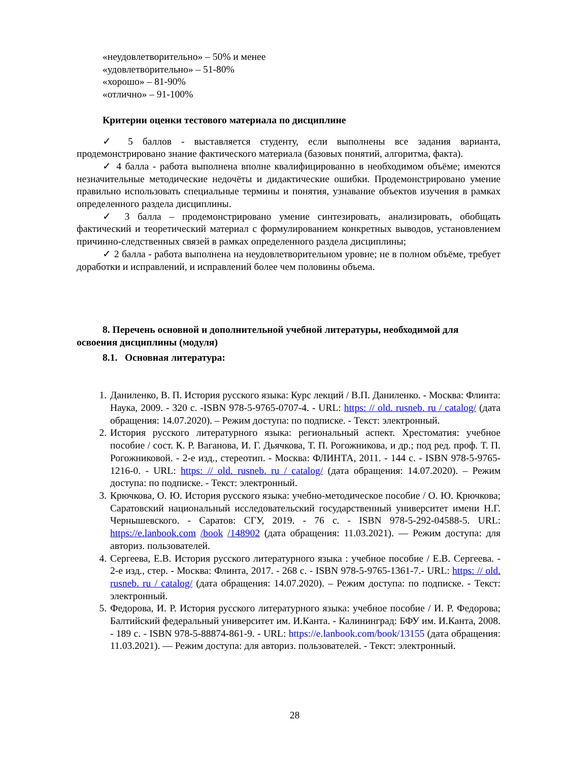«неудовлетворительно» – 50% и менее
«удовлетворительно» – 51-80%
«хорошо» – 81-90%
«отлично» – 91-100%
Критерии оценки тестового материала по дисциплине
✓ 5 баллов - выставляется студенту, если выполнены все задания варианта, продемонстрировано знание фактического материала (базовых понятий, алгоритма, факта).
✓ 4 балла - работа выполнена вполне квалифицированно в необходимом объёме; имеются незначительные методические недочёты и дидактические ошибки. Продемонстрировано умение правильно использовать специальные термины и понятия, узнавание объектов изучения в рамках определенного раздела дисциплины.
✓ 3 балла – продемонстрировано умение синтезировать, анализировать, обобщать фактический и теоретический материал с формулированием конкретных выводов, установлением причинно-следственных связей в рамках определенного раздела дисциплины;
✓ 2 балла - работа выполнена на неудовлетворительном уровне; не в полном объёме, требует доработки и исправлений, и исправлений более чем половины объема.
8. Перечень основной и дополнительной учебной литературы, необходимой для освоения дисциплины (модуля)
8.1. Основная литература:
1. Даниленко, В. П. История русского языка: Курс лекций / В.П. Даниленко. - Москва: Флинта: Наука, 2009. - 320 с. -ISBN 978-5-9765-0707-4. - URL: https: // old. rusneb. ru / catalog/ (дата обращения: 14.07.2020). – Режим доступа: по подписке. - Текст: электронный.
2. История русского литературного языка: региональный аспект. Хрестоматия: учебное пособие / сост. К. Р. Ваганова, И. Г. Дьячкова, Т. П. Рогожникова, и др.; под ред. проф. Т. П. Рогожниковой. - 2-е изд., стереотип. - Москва: ФЛИНТА, 2011. - 144 с. - ISBN 978-5-9765-1216-0. - URL: https: // old. rusneb. ru / catalog/ (дата обращения: 14.07.2020). – Режим доступа: по подписке. - Текст: электронный.
3. Крючкова, О. Ю. История русского языка: учебно-методическое пособие / О. Ю. Крючкова; Саратовский национальный исследовательский государственный университет имени Н.Г. Чернышевского. - Саратов: СГУ, 2019. - 76 с. - ISBN 978-5-292-04588-5. URL: https://e.lanbook.com /book /148902 (дата обращения: 11.03.2021). — Режим доступа: для авториз. пользователей.
4. Сергеева, Е.В. История русского литературного языка : учебное пособие / Е.В. Сергеева. - 2-е изд., стер. - Москва: Флинта, 2017. - 268 с. - ISBN 978-5-9765-1361-7.- URL: https: // old. rusneb. ru / catalog/ (дата обращения: 14.07.2020). – Режим доступа: по подписке. - Текст: электронный.
5. Федорова, И. Р. История русского литературного языка: учебное пособие / И. Р. Федорова; Балтийский федеральный университет им. И.Канта. - Калининград: БФУ им. И.Канта, 2008. - 189 с. - ISBN 978-5-88874-861-9. - URL: https://e.lanbook.com/book/13155 (дата обращения: 11.03.2021). — Режим доступа: для авториз. пользователей. - Текст: электронный.
28